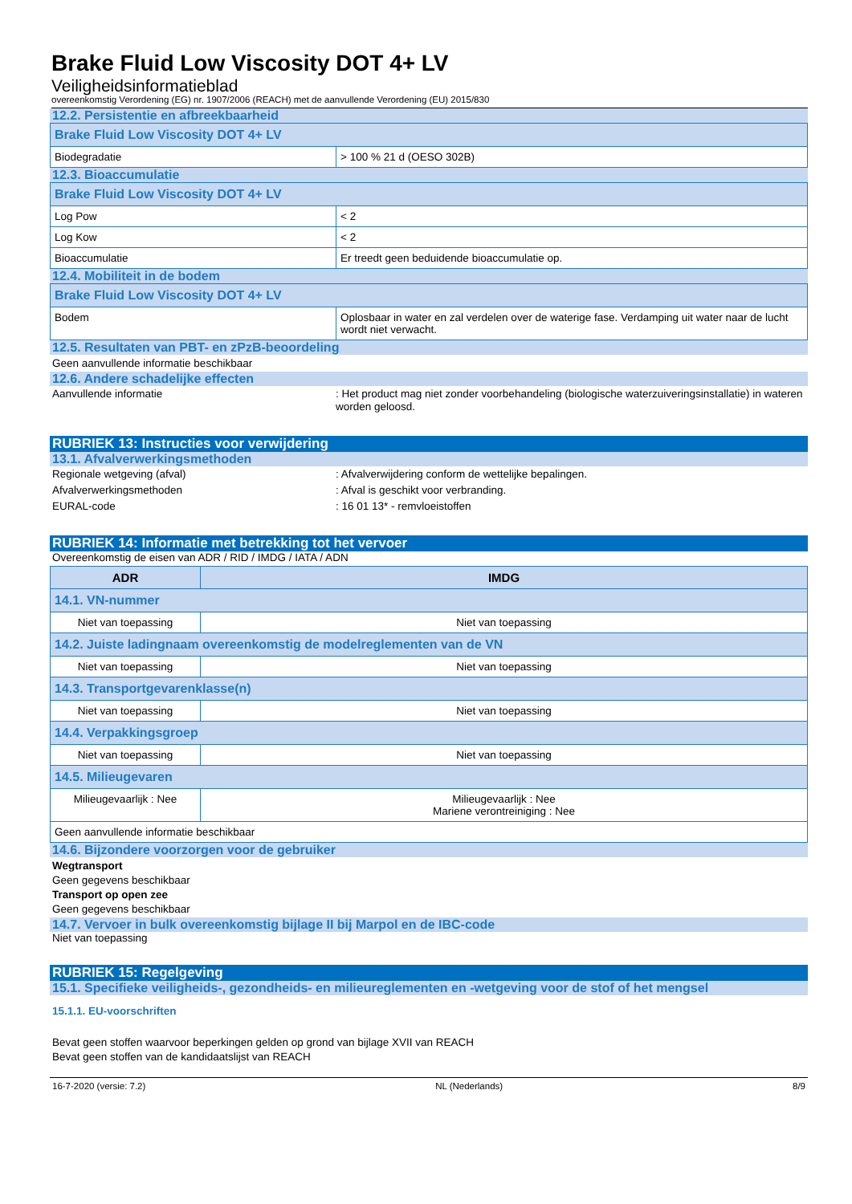Brake Fluid Low Viscosity DOT 4+ LV
Veiligheidsinformatieblad
overeenkomstig Verordening (EG) nr. 1907/2006 (REACH) met de aanvullende Verordening (EU) 2015/830
12.2. Persistentie en afbreekbaarheid
| Brake Fluid Low Viscosity DOT 4+ LV | |
| Biodegradatie | > 100 % 21 d (OESO 302B) |
12.3. Bioaccumulatie
| Brake Fluid Low Viscosity DOT 4+ LV | |
| Log Pow | < 2 |
| Log Kow | < 2 |
| Bioaccumulatie | Er treedt geen beduidende bioaccumulatie op. |
12.4. Mobiliteit in de bodem
| Brake Fluid Low Viscosity DOT 4+ LV | |
| Bodem | Oplosbaar in water en zal verdelen over de waterige fase. Verdamping uit water naar de lucht wordt niet verwacht. |
12.5. Resultaten van PBT- en zPzB-beoordeling
Geen aanvullende informatie beschikbaar
12.6. Andere schadelijke effecten
Aanvullende informatie: Het product mag niet zonder voorbehandeling (biologische waterzuiveringsinstallatie) in wateren worden geloosd.
RUBRIEK 13: Instructies voor verwijdering
13.1. Afvalverwerkingsmethoden
Regionale wetgeving (afval): Afvalverwijdering conform de wettelijke bepalingen.
Afvalverwerkingsmethoden: Afval is geschikt voor verbranding.
EURAL-code: 16 01 13* - remvloeistoffen
RUBRIEK 14: Informatie met betrekking tot het vervoer
Overeenkomstig de eisen van ADR / RID / IMDG / IATA / ADN
| ADR | IMDG |
| --- | --- |
| 14.1. VN-nummer | |
| Niet van toepassing | Niet van toepassing |
| 14.2. Juiste ladingnaam overeenkomstig de modelreglementen van de VN | |
| Niet van toepassing | Niet van toepassing |
| 14.3. Transportgevarenklasse(n) | |
| Niet van toepassing | Niet van toepassing |
| 14.4. Verpakkingsgroep | |
| Niet van toepassing | Niet van toepassing |
| 14.5. Milieugevaren | |
| Milieugevaarlijk : Nee | Milieugevaarlijk : Nee Mariene verontreiniging : Nee |
| Geen aanvullende informatie beschikbaar | |
14.6. Bijzondere voorzorgen voor de gebruiker
Wegtransport
Geen gegevens beschikbaar
Transport op open zee
Geen gegevens beschikbaar
14.7. Vervoer in bulk overeenkomstig bijlage II bij Marpol en de IBC-code
Niet van toepassing
RUBRIEK 15: Regelgeving
15.1. Specifieke veiligheids-, gezondheids- en milieureglementen en -wetgeving voor de stof of het mengsel
15.1.1. EU-voorschriften
Bevat geen stoffen waarvoor beperkingen gelden op grond van bijlage XVII van REACH
Bevat geen stoffen van de kandidaatslijst van REACH
16-7-2020 (versie: 7.2) NL (Nederlands) 8/9